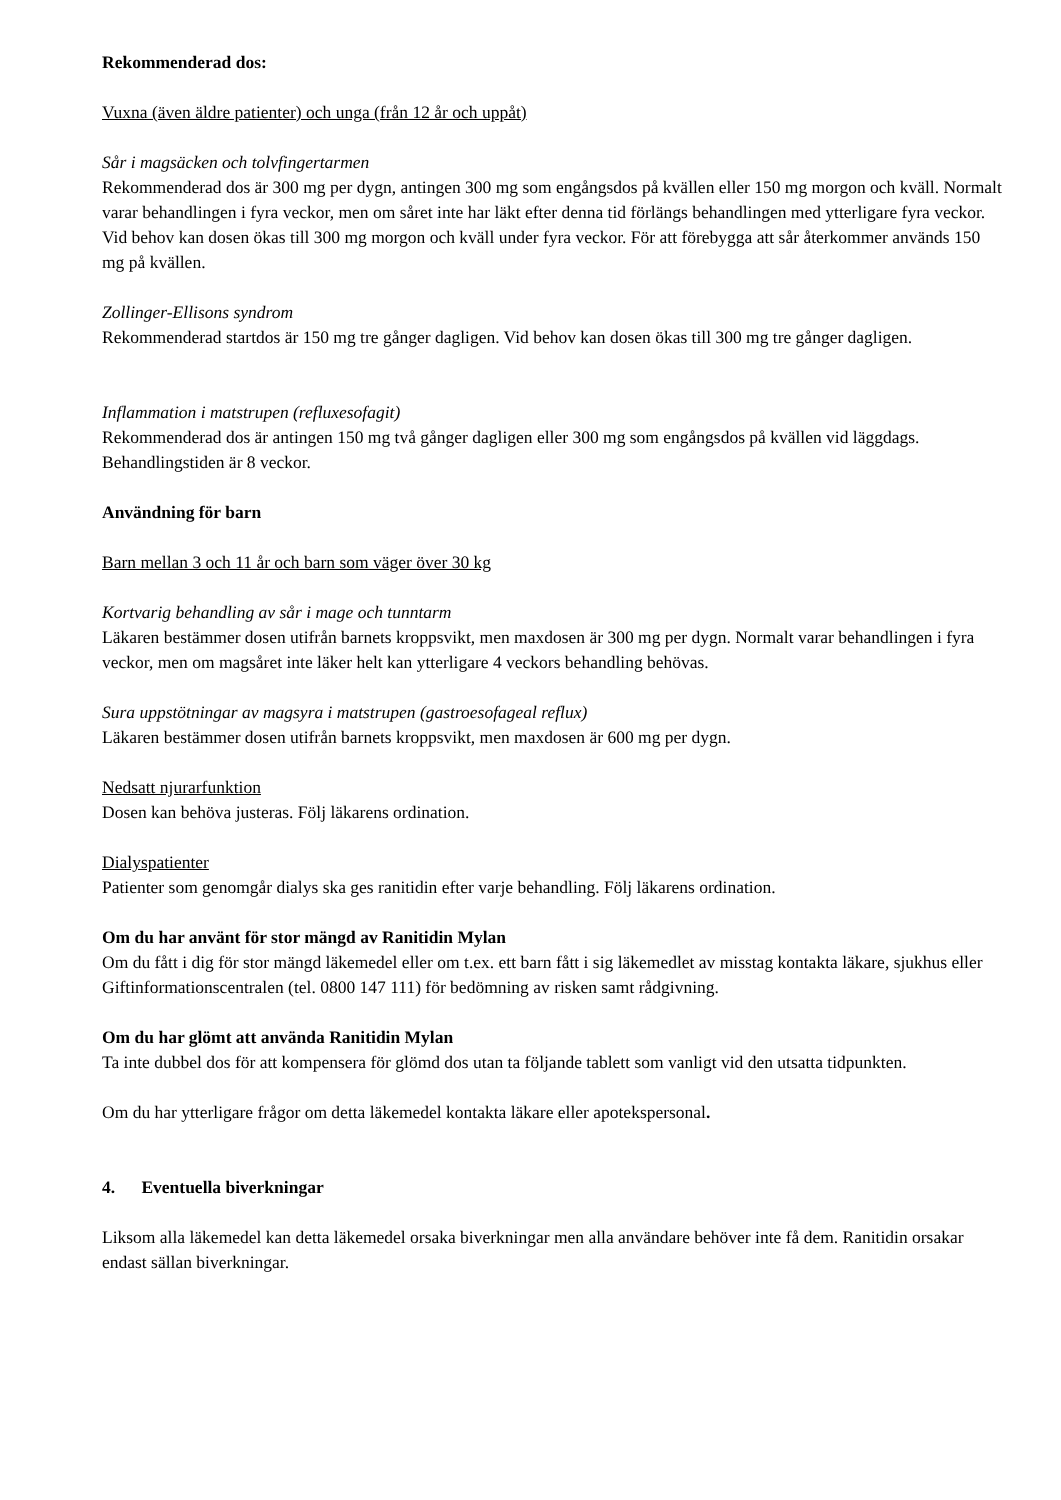Rekommenderad dos:
Vuxna (även äldre patienter) och unga (från 12 år och uppåt)
Sår i magsäcken och tolvfingertarmen
Rekommenderad dos är 300 mg per dygn, antingen 300 mg som engångsdos på kvällen eller 150 mg morgon och kväll. Normalt varar behandlingen i fyra veckor, men om såret inte har läkt efter denna tid förlängs behandlingen med ytterligare fyra veckor. Vid behov kan dosen ökas till 300 mg morgon och kväll under fyra veckor. För att förebygga att sår återkommer används 150 mg på kvällen.
Zollinger-Ellisons syndrom
Rekommenderad startdos är 150 mg tre gånger dagligen. Vid behov kan dosen ökas till 300 mg tre gånger dagligen.
Inflammation i matstrupen (refluxesofagit)
Rekommenderad dos är antingen 150 mg två gånger dagligen eller 300 mg som engångsdos på kvällen vid läggdags. Behandlingstiden är 8 veckor.
Användning för barn
Barn mellan 3 och 11 år och barn som väger över 30 kg
Kortvarig behandling av sår i mage och tunntarm
Läkaren bestämmer dosen utifrån barnets kroppsvikt, men maxdosen är 300 mg per dygn. Normalt varar behandlingen i fyra veckor, men om magsåret inte läker helt kan ytterligare 4 veckors behandling behövas.
Sura uppstötningar av magsyra i matstrupen (gastroesofageal reflux)
Läkaren bestämmer dosen utifrån barnets kroppsvikt, men maxdosen är 600 mg per dygn.
Nedsatt njurarfunktion
Dosen kan behöva justeras. Följ läkarens ordination.
Dialyspatienter
Patienter som genomgår dialys ska ges ranitidin efter varje behandling. Följ läkarens ordination.
Om du har använt för stor mängd av Ranitidin Mylan
Om du fått i dig för stor mängd läkemedel eller om t.ex. ett barn fått i sig läkemedlet av misstag kontakta läkare, sjukhus eller Giftinformationscentralen (tel. 0800 147 111) för bedömning av risken samt rådgivning.
Om du har glömt att använda Ranitidin Mylan
Ta inte dubbel dos för att kompensera för glömd dos utan ta följande tablett som vanligt vid den utsatta tidpunkten.
Om du har ytterligare frågor om detta läkemedel kontakta läkare eller apotekspersonal.
4. Eventuella biverkningar
Liksom alla läkemedel kan detta läkemedel orsaka biverkningar men alla användare behöver inte få dem. Ranitidin orsakar endast sällan biverkningar.